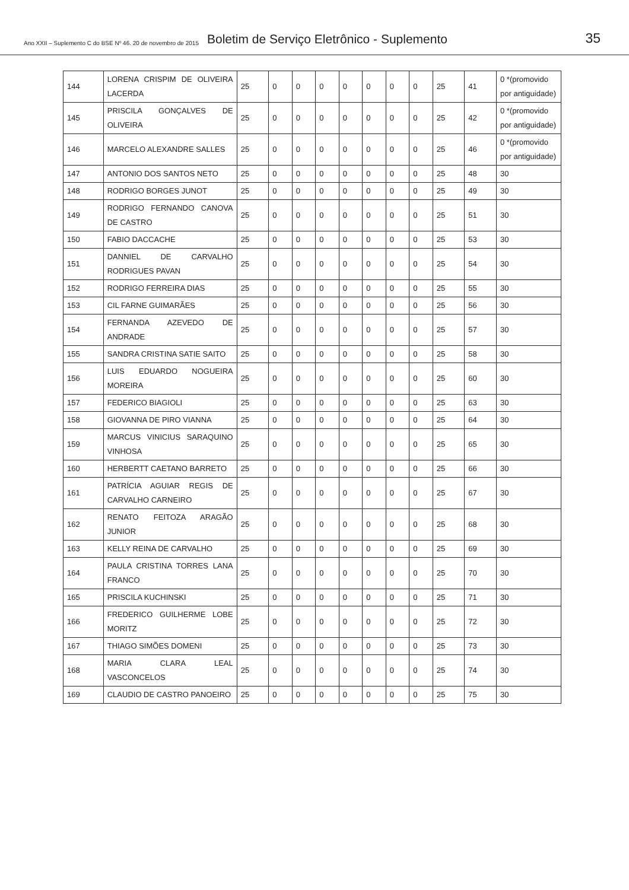Ano XXII – Suplemento C do BSE Nº 46. 20 de novembro de 2015 Boletim de Serviço Eletrônico - Suplemento 35
| 144 | LORENA CRISPIM DE OLIVEIRA LACERDA | 25 | 0 | 0 | 0 | 0 | 0 | 0 | 0 | 25 | 41 | 0 *(promovido por antiguidade) |
| 145 | PRISCILA GONÇALVES DE OLIVEIRA | 25 | 0 | 0 | 0 | 0 | 0 | 0 | 0 | 25 | 42 | 0 *(promovido por antiguidade) |
| 146 | MARCELO ALEXANDRE SALLES | 25 | 0 | 0 | 0 | 0 | 0 | 0 | 0 | 25 | 46 | 0 *(promovido por antiguidade) |
| 147 | ANTONIO DOS SANTOS NETO | 25 | 0 | 0 | 0 | 0 | 0 | 0 | 0 | 25 | 48 | 30 |
| 148 | RODRIGO BORGES JUNOT | 25 | 0 | 0 | 0 | 0 | 0 | 0 | 0 | 25 | 49 | 30 |
| 149 | RODRIGO FERNANDO CANOVA DE CASTRO | 25 | 0 | 0 | 0 | 0 | 0 | 0 | 0 | 25 | 51 | 30 |
| 150 | FABIO DACCACHE | 25 | 0 | 0 | 0 | 0 | 0 | 0 | 0 | 25 | 53 | 30 |
| 151 | DANNIEL DE CARVALHO RODRIGUES PAVAN | 25 | 0 | 0 | 0 | 0 | 0 | 0 | 0 | 25 | 54 | 30 |
| 152 | RODRIGO FERREIRA DIAS | 25 | 0 | 0 | 0 | 0 | 0 | 0 | 0 | 25 | 55 | 30 |
| 153 | CIL FARNE GUIMARÃES | 25 | 0 | 0 | 0 | 0 | 0 | 0 | 0 | 25 | 56 | 30 |
| 154 | FERNANDA AZEVEDO DE ANDRADE | 25 | 0 | 0 | 0 | 0 | 0 | 0 | 0 | 25 | 57 | 30 |
| 155 | SANDRA CRISTINA SATIE SAITO | 25 | 0 | 0 | 0 | 0 | 0 | 0 | 0 | 25 | 58 | 30 |
| 156 | LUIS EDUARDO NOGUEIRA MOREIRA | 25 | 0 | 0 | 0 | 0 | 0 | 0 | 0 | 25 | 60 | 30 |
| 157 | FEDERICO BIAGIOLI | 25 | 0 | 0 | 0 | 0 | 0 | 0 | 0 | 25 | 63 | 30 |
| 158 | GIOVANNA DE PIRO VIANNA | 25 | 0 | 0 | 0 | 0 | 0 | 0 | 0 | 25 | 64 | 30 |
| 159 | MARCUS VINICIUS SARAQUINO VINHOSA | 25 | 0 | 0 | 0 | 0 | 0 | 0 | 0 | 25 | 65 | 30 |
| 160 | HERBERTT CAETANO BARRETO | 25 | 0 | 0 | 0 | 0 | 0 | 0 | 0 | 25 | 66 | 30 |
| 161 | PATRÍCIA AGUIAR REGIS DE CARVALHO CARNEIRO | 25 | 0 | 0 | 0 | 0 | 0 | 0 | 0 | 25 | 67 | 30 |
| 162 | RENATO FEITOZA ARAGÃO JUNIOR | 25 | 0 | 0 | 0 | 0 | 0 | 0 | 0 | 25 | 68 | 30 |
| 163 | KELLY REINA DE CARVALHO | 25 | 0 | 0 | 0 | 0 | 0 | 0 | 0 | 25 | 69 | 30 |
| 164 | PAULA CRISTINA TORRES LANA FRANCO | 25 | 0 | 0 | 0 | 0 | 0 | 0 | 0 | 25 | 70 | 30 |
| 165 | PRISCILA KUCHINSKI | 25 | 0 | 0 | 0 | 0 | 0 | 0 | 0 | 25 | 71 | 30 |
| 166 | FREDERICO GUILHERME LOBE MORITZ | 25 | 0 | 0 | 0 | 0 | 0 | 0 | 0 | 25 | 72 | 30 |
| 167 | THIAGO SIMÕES DOMENI | 25 | 0 | 0 | 0 | 0 | 0 | 0 | 0 | 25 | 73 | 30 |
| 168 | MARIA CLARA LEAL VASCONCELOS | 25 | 0 | 0 | 0 | 0 | 0 | 0 | 0 | 25 | 74 | 30 |
| 169 | CLAUDIO DE CASTRO PANOEIRO | 25 | 0 | 0 | 0 | 0 | 0 | 0 | 0 | 25 | 75 | 30 |